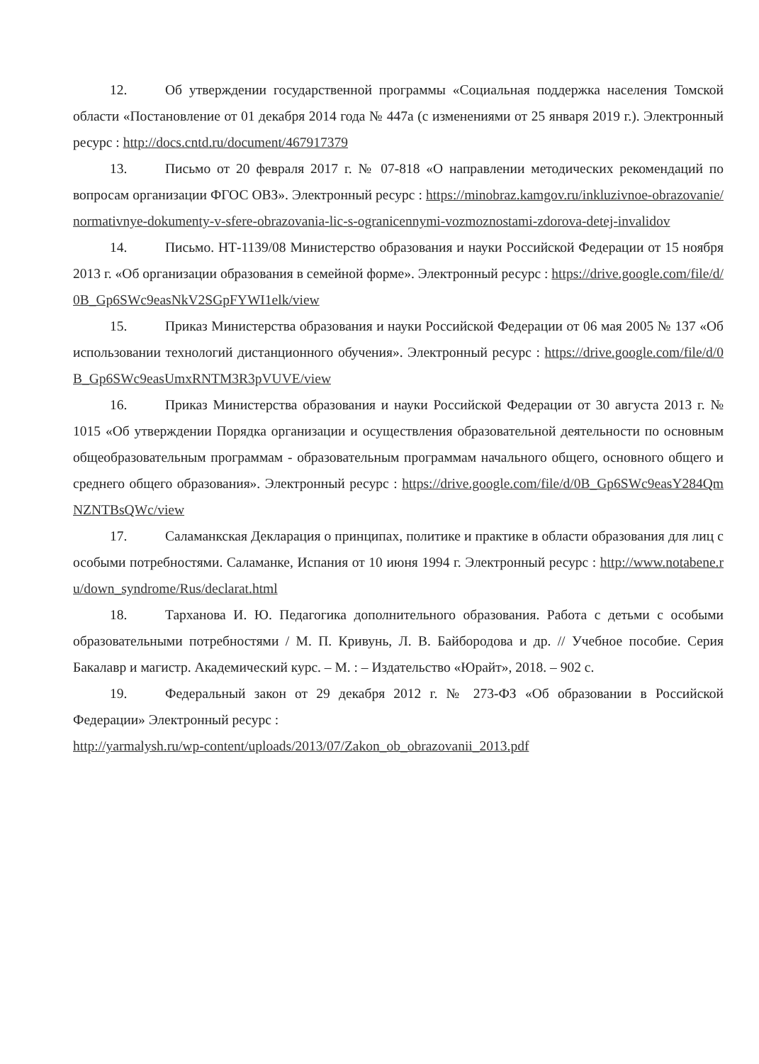12. Об утверждении государственной программы «Социальная поддержка населения Томской области «Постановление от 01 декабря 2014 года № 447а (с изменениями от 25 января 2019 г.). Электронный ресурс : http://docs.cntd.ru/document/467917379
13. Письмо от 20 февраля 2017 г. № 07-818 «О направлении методических рекомендаций по вопросам организации ФГОС ОВЗ». Электронный ресурс : https://minobraz.kamgov.ru/inkluzivnoe-obrazovanie/normativnye-dokumenty-v-sfere-obrazovania-lic-s-ogranicennymi-vozmoznostami-zdorova-detej-invalidov
14. Письмо. НТ-1139/08 Министерство образования и науки Российской Федерации от 15 ноября 2013 г. «Об организации образования в семейной форме». Электронный ресурс : https://drive.google.com/file/d/0B_Gp6SWc9easNkV2SGpFYWI1elk/view
15. Приказ Министерства образования и науки Российской Федерации от 06 мая 2005 № 137 «Об использовании технологий дистанционного обучения». Электронный ресурс : https://drive.google.com/file/d/0B_Gp6SWc9easUmxRNTM3R3pVUVE/view
16. Приказ Министерства образования и науки Российской Федерации от 30 августа 2013 г. № 1015 «Об утверждении Порядка организации и осуществления образовательной деятельности по основным общеобразовательным программам - образовательным программам начального общего, основного общего и среднего общего образования». Электронный ресурс : https://drive.google.com/file/d/0B_Gp6SWc9easY284QmNZNTBsQWc/view
17. Саламанкская Декларация о принципах, политике и практике в области образования для лиц с особыми потребностями. Саламанке, Испания от 10 июня 1994 г. Электронный ресурс : http://www.notabene.ru/down_syndrome/Rus/declarat.html
18. Тарханова И. Ю. Педагогика дополнительного образования. Работа с детьми с особыми образовательными потребностями / М. П. Кривунь, Л. В. Байбородова и др. // Учебное пособие. Серия Бакалавр и магистр. Академический курс. – М. : – Издательство «Юрайт», 2018. – 902 с.
19. Федеральный закон от 29 декабря 2012 г. № 273-ФЗ «Об образовании в Российской Федерации» Электронный ресурс :
http://yarmalysh.ru/wp-content/uploads/2013/07/Zakon_ob_obrazovanii_2013.pdf